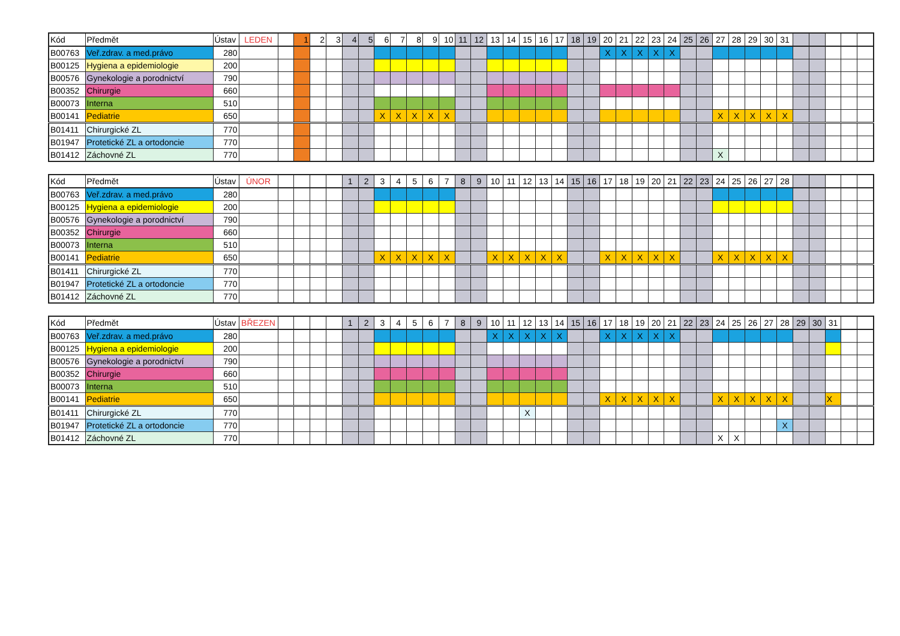| Kód | Předmět | Ústav | LEDEN | | 1 | 2 | 3 | 4 | 5 | 6 | 7 | 8 | 9 | 10 | 11 | 12 | 13 | 14 | 15 | 16 | 17 | 18 | 19 | 20 | 21 | 22 | 23 | 24 | 25 | 26 | 27 | 28 | 29 | 30 | 31 | | | | | |
| --- | --- | --- | --- | --- | --- | --- | --- | --- | --- | --- | --- | --- | --- | --- | --- | --- | --- | --- | --- | --- | --- | --- | --- | --- | --- | --- | --- | --- | --- | --- | --- | --- | --- | --- | --- | --- | --- | --- | --- | --- |
| B00763 | Veř.zdrav. a med.právo | 280 | | | | | | | | | | | | | | | | | | | | | | X | X | X | X | X | | | | | | | | | | | | |
| B00125 | Hygiena a epidemiologie | 200 | | | | | | | | | | | | | | | | | | | | | | | | | | | | | | | | | | | | | | |
| B00576 | Gynekologie a porodnictví | 790 | | | | | | | | | | | | | | | | | | | | | | | | | | | | | | | | | | | | | | |
| B00352 | Chirurgie | 660 | | | | | | | | | | | | | | | | | | | | | | | | | | | | | | | | | | | | | | |
| B00073 | Interna | 510 | | | | | | | | | | | | | | | | | | | | | | | | | | | | | | | | | | | | | | |
| B00141 | Pediatrie | 650 | | | | | | | | X | X | X | X | X | | | | | | | | | | | | | | | | | X | X | X | X | X | | | | | |
| B01411 | Chirurgické ZL | 770 | | | | | | | | | | | | | | | | | | | | | | | | | | | | | | | | | | | | | | |
| B01947 | Protetické ZL a ortodoncie | 770 | | | | | | | | | | | | | | | | | | | | | | | | | | | | | | | | | | | | | | |
| B01412 | Záchovné ZL | 770 | | | | | | | | | | | | | | | | | | | | | | | | | | | | | X | | | | | | | | | |
| Kód | Předmět | Ústav | ÚNOR | | | | | 1 | 2 | 3 | 4 | 5 | 6 | 7 | 8 | 9 | 10 | 11 | 12 | 13 | 14 | 15 | 16 | 17 | 18 | 19 | 20 | 21 | 22 | 23 | 24 | 25 | 26 | 27 | 28 | | | | | |
| --- | --- | --- | --- | --- | --- | --- | --- | --- | --- | --- | --- | --- | --- | --- | --- | --- | --- | --- | --- | --- | --- | --- | --- | --- | --- | --- | --- | --- | --- | --- | --- | --- | --- | --- | --- | --- | --- | --- | --- | --- |
| B00763 | Veř.zdrav. a med.právo | 280 | | | | | | | | | | | | | | | | | | | | | | | | | | | | | | | | | | | | | | |
| B00125 | Hygiena a epidemiologie | 200 | | | | | | | | | | | | | | | | | | | | | | | | | | | | | | | | | | | | | | |
| B00576 | Gynekologie a porodnictví | 790 | | | | | | | | | | | | | | | | | | | | | | | | | | | | | | | | | | | | | | |
| B00352 | Chirurgie | 660 | | | | | | | | | | | | | | | | | | | | | | | | | | | | | | | | | | | | | | |
| B00073 | Interna | 510 | | | | | | | | | | | | | | | | | | | | | | | | | | | | | | | | | | | | | | |
| B00141 | Pediatrie | 650 | | | | | | | | X | X | X | X | X | | | X | X | X | X | X | | | X | X | X | X | X | | | X | X | X | X | X | | | | | |
| B01411 | Chirurgické ZL | 770 | | | | | | | | | | | | | | | | | | | | | | | | | | | | | | | | | | | | | | |
| B01947 | Protetické ZL a ortodoncie | 770 | | | | | | | | | | | | | | | | | | | | | | | | | | | | | | | | | | | | | | |
| B01412 | Záchovné ZL | 770 | | | | | | | | | | | | | | | | | | | | | | | | | | | | | | | | | | | | | | |
| Kód | Předmět | Ústav | BŘEZEN | | | | | 1 | 2 | 3 | 4 | 5 | 6 | 7 | 8 | 9 | 10 | 11 | 12 | 13 | 14 | 15 | 16 | 17 | 18 | 19 | 20 | 21 | 22 | 23 | 24 | 25 | 26 | 27 | 28 | 29 | 30 | 31 | | |
| --- | --- | --- | --- | --- | --- | --- | --- | --- | --- | --- | --- | --- | --- | --- | --- | --- | --- | --- | --- | --- | --- | --- | --- | --- | --- | --- | --- | --- | --- | --- | --- | --- | --- | --- | --- | --- | --- | --- | --- | --- |
| B00763 | Veř.zdrav. a med.právo | 280 | | | | | | | | | | | | | | | X | X | X | X | X | | | X | X | X | X | X | | | | | | | | | | | | |
| B00125 | Hygiena a epidemiologie | 200 | | | | | | | | | | | | | | | | | | | | | | | | | | | | | | | | | | | | | | |
| B00576 | Gynekologie a porodnictví | 790 | | | | | | | | | | | | | | | | | | | | | | | | | | | | | | | | | | | | | | |
| B00352 | Chirurgie | 660 | | | | | | | | | | | | | | | | | | | | | | | | | | | | | | | | | | | | | | |
| B00073 | Interna | 510 | | | | | | | | | | | | | | | | | | | | | | | | | | | | | | | | | | | | | | |
| B00141 | Pediatrie | 650 | | | | | | | | | | | | | | | | | | | | | | X | X | X | X | X | | | X | X | X | X | X | | | X | | |
| B01411 | Chirurgické ZL | 770 | | | | | | | | | | | | | | | | | X | | | | | | | | | | | | | | | | | | | | | |
| B01947 | Protetické ZL a ortodoncie | 770 | | | | | | | | | | | | | | | | | | | | | | | | | | | | | | | | | X | | | | | |
| B01412 | Záchovné ZL | 770 | | | | | | | | | | | | | | | | | | | | | | | | | | | | | X | X | | | | | | | | |